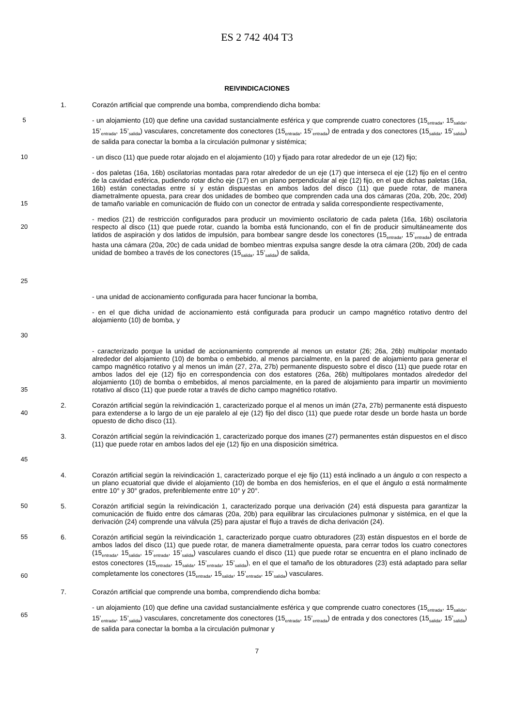ES 2 742 404 T3
REIVINDICACIONES
1. Corazón artificial que comprende una bomba, comprendiendo dicha bomba:
5 - un alojamiento (10) que define una cavidad sustancialmente esférica y que comprende cuatro conectores (15<sub>entrada</sub>, 15<sub>salida</sub>, 15’<sub>entrada</sub>, 15’<sub>salida</sub>) vasculares, concretamente dos conectores (15<sub>entrada</sub>, 15’<sub>entrada</sub>) de entrada y dos conectores (15<sub>salida</sub>, 15’<sub>salida</sub>) de salida para conectar la bomba a la circulación pulmonar y sistémica;
10 - un disco (11) que puede rotar alojado en el alojamiento (10) y fijado para rotar alrededor de un eje (12) fijo;
15 - dos paletas (16a, 16b) oscilatorias montadas para rotar alrededor de un eje (17) que interseca el eje (12) fijo en el centro de la cavidad esférica, pudiendo rotar dicho eje (17) en un plano perpendicular al eje (12) fijo, en el que dichas paletas (16a, 16b) están conectadas entre sí y están dispuestas en ambos lados del disco (11) que puede rotar, de manera diametralmente opuesta, para crear dos unidades de bombeo que comprenden cada una dos cámaras (20a, 20b, 20c, 20d) de tamaño variable en comunicación de fluido con un conector de entrada y salida correspondiente respectivamente,
20
25
- medios (21) de restricción configurados para producir un movimiento oscilatorio de cada paleta (16a, 16b) oscilatoria respecto al disco (11) que puede rotar, cuando la bomba está funcionando, con el fin de producir simultáneamente dos latidos de aspiración y dos latidos de impulsión, para bombear sangre desde los conectores (15<sub>entrada</sub>, 15’<sub>entrada</sub>) de entrada hasta una cámara (20a, 20c) de cada unidad de bombeo mientras expulsa sangre desde la otra cámara (20b, 20d) de cada unidad de bombeo a través de los conectores (15<sub>salida</sub>, 15’<sub>salida</sub>) de salida,
- una unidad de accionamiento configurada para hacer funcionar la bomba,
30 - en el que dicha unidad de accionamiento está configurada para producir un campo magnético rotativo dentro del alojamiento (10) de bomba, y
35 - caracterizado porque la unidad de accionamiento comprende al menos un estator (26; 26a, 26b) multipolar montado alrededor del alojamiento (10) de bomba o embebido, al menos parcialmente, en la pared de alojamiento para generar el campo magnético rotativo y al menos un imán (27, 27a, 27b) permanente dispuesto sobre el disco (11) que puede rotar en ambos lados del eje (12) fijo en correspondencia con dos estatores (26a, 26b) multipolares montados alrededor del alojamiento (10) de bomba o embebidos, al menos parcialmente, en la pared de alojamiento para impartir un movimiento rotativo al disco (11) que puede rotar a través de dicho campo magnético rotativo.
40 2. Corazón artificial según la reivindicación 1, caracterizado porque el al menos un imán (27a, 27b) permanente está dispuesto para extenderse a lo largo de un eje paralelo al eje (12) fijo del disco (11) que puede rotar desde un borde hasta un borde opuesto de dicho disco (11).
45 3. Corazón artificial según la reivindicación 1, caracterizado porque dos imanes (27) permanentes están dispuestos en el disco (11) que puede rotar en ambos lados del eje (12) fijo en una disposición simétrica.
4. Corazón artificial según la reivindicación 1, caracterizado porque el eje fijo (11) está inclinado a un ángulo α con respecto a un plano ecuatorial que divide el alojamiento (10) de bomba en dos hemisferios, en el que el ángulo α está normalmente entre 10° y 30° grados, preferiblemente entre 10° y 20°.
50 5. Corazón artificial según la reivindicación 1, caracterizado porque una derivación (24) está dispuesta para garantizar la comunicación de fluido entre dos cámaras (20a, 20b) para equilibrar las circulaciones pulmonar y sistémica, en el que la derivación (24) comprende una válvula (25) para ajustar el flujo a través de dicha derivación (24).
55
60 6. Corazón artificial según la reivindicación 1, caracterizado porque cuatro obturadores (23) están dispuestos en el borde de ambos lados del disco (11) que puede rotar, de manera diametralmente opuesta, para cerrar todos los cuatro conectores (15<sub>entrada</sub>, 15<sub>salida</sub>, 15’<sub>entrada</sub>, 15’<sub>salida</sub>) vasculares cuando el disco (11) que puede rotar se encuentra en el plano inclinado de estos conectores (15<sub>entrada</sub>, 15<sub>salida</sub>, 15’<sub>entrada</sub>, 15’<sub>salida</sub>), en el que el tamaño de los obturadores (23) está adaptado para sellar completamente los conectores (15<sub>entrada</sub>, 15<sub>salida</sub>, 15’<sub>entrada</sub>, 15’<sub>salida</sub>) vasculares.
7. Corazón artificial que comprende una bomba, comprendiendo dicha bomba:
65 - un alojamiento (10) que define una cavidad sustancialmente esférica y que comprende cuatro conectores (15<sub>entrada</sub>, 15<sub>salida</sub>, 15’<sub>entrada</sub>, 15’<sub>salida</sub>) vasculares, concretamente dos conectores (15<sub>entrada</sub>, 15’<sub>entrada</sub>) de entrada y dos conectores (15<sub>salida</sub>, 15’<sub>salida</sub>) de salida para conectar la bomba a la circulación pulmonar y
7